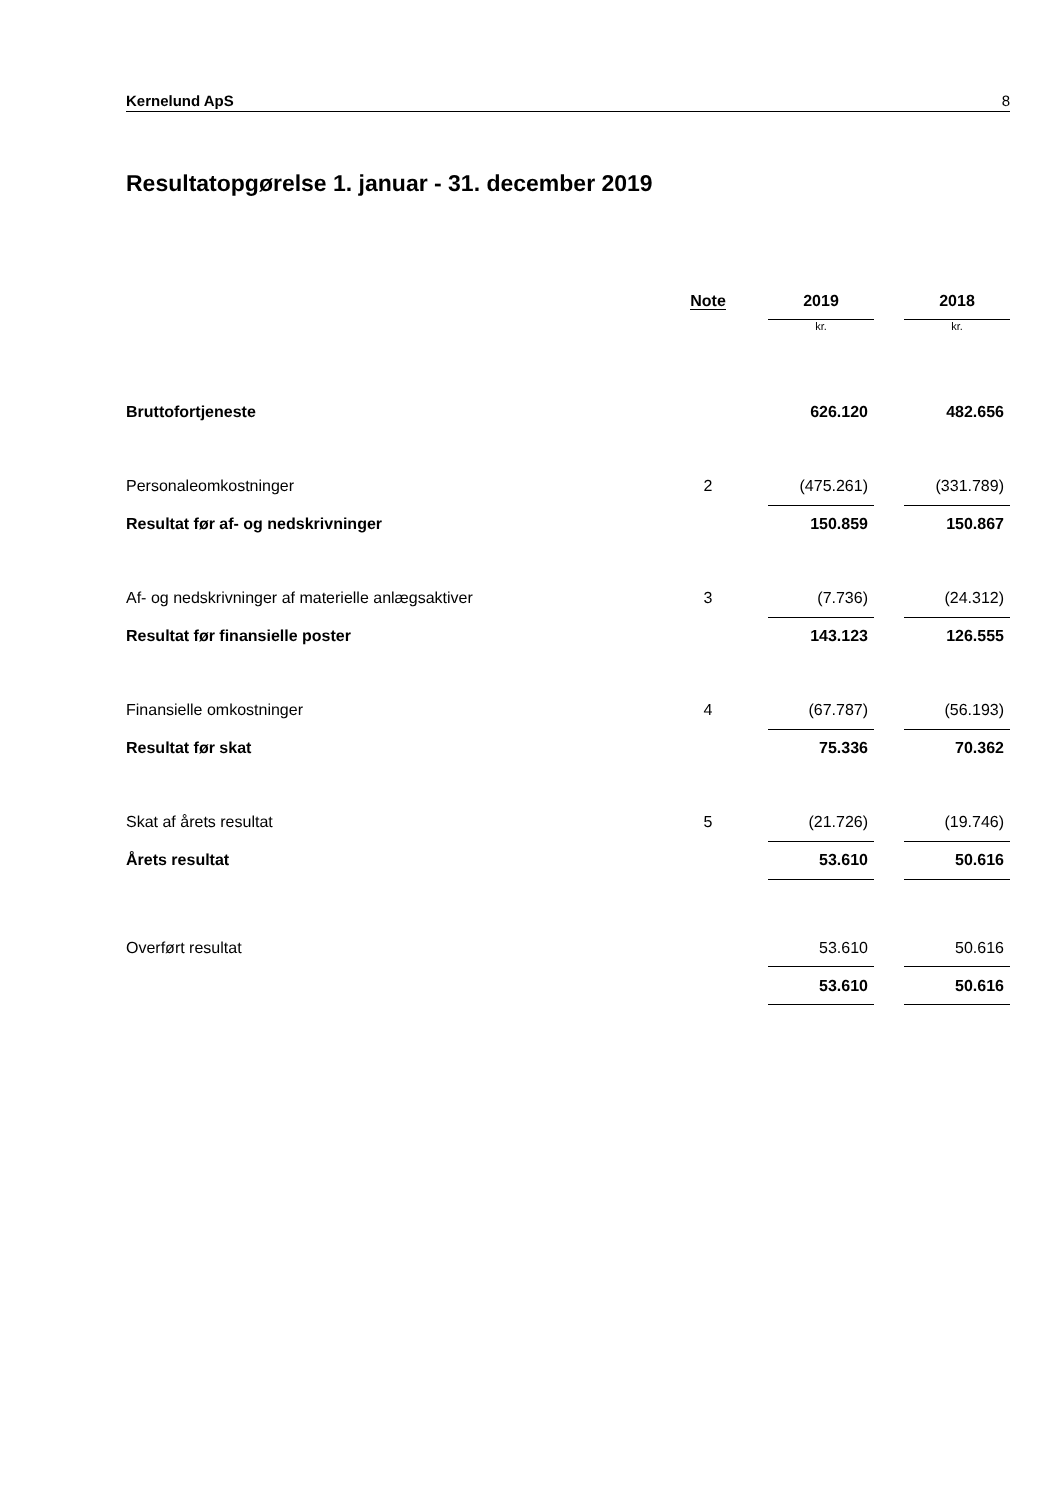Kernelund ApS 8
Resultatopgørelse 1. januar - 31. december 2019
| | Note | | 2019 | | 2018 |
| --- | --- | --- | --- | --- | --- |
| | | | kr. | | kr. |
| Bruttofortjeneste | | | 626.120 | | 482.656 |
| Personaleomkostninger | 2 | | (475.261) | | (331.789) |
| Resultat før af- og nedskrivninger | | | 150.859 | | 150.867 |
| Af- og nedskrivninger af materielle anlægsaktiver | 3 | | (7.736) | | (24.312) |
| Resultat før finansielle poster | | | 143.123 | | 126.555 |
| Finansielle omkostninger | 4 | | (67.787) | | (56.193) |
| Resultat før skat | | | 75.336 | | 70.362 |
| Skat af årets resultat | 5 | | (21.726) | | (19.746) |
| Årets resultat | | | 53.610 | | 50.616 |
| Overført resultat | | | 53.610 | | 50.616 |
| | | | 53.610 | | 50.616 |